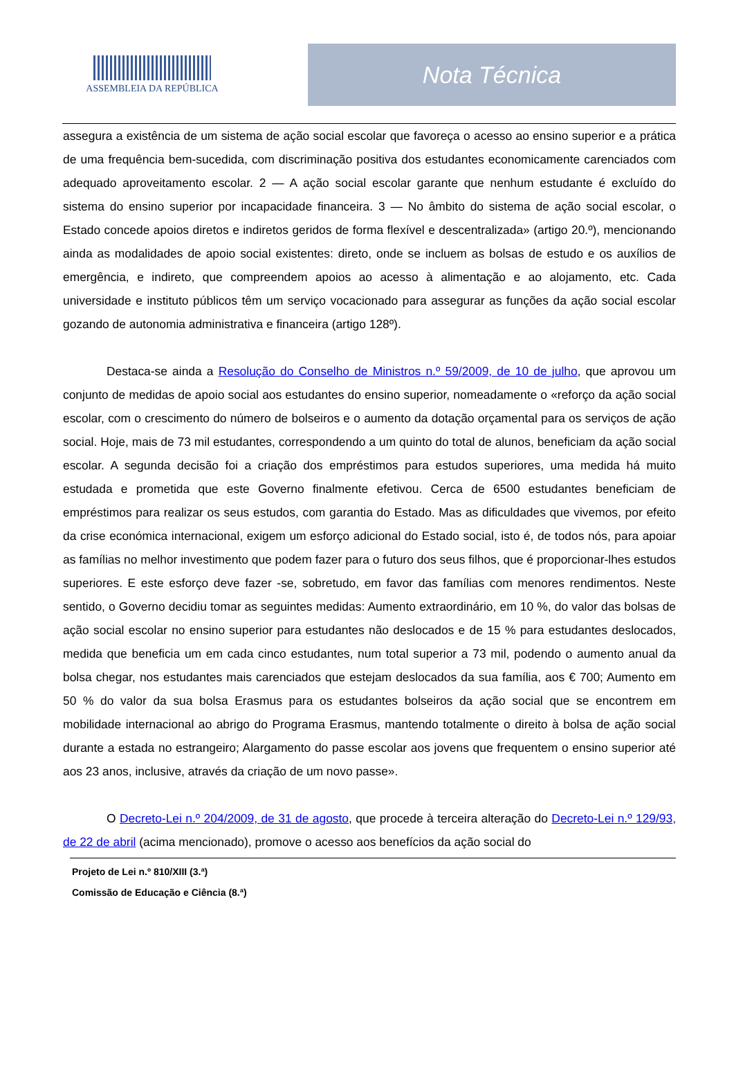ASSEMBLEIA DA REPÚBLICA
Nota Técnica
assegura a existência de um sistema de ação social escolar que favoreça o acesso ao ensino superior e a prática de uma frequência bem-sucedida, com discriminação positiva dos estudantes economicamente carenciados com adequado aproveitamento escolar. 2 — A ação social escolar garante que nenhum estudante é excluído do sistema do ensino superior por incapacidade financeira. 3 — No âmbito do sistema de ação social escolar, o Estado concede apoios diretos e indiretos geridos de forma flexível e descentralizada» (artigo 20.º), mencionando ainda as modalidades de apoio social existentes: direto, onde se incluem as bolsas de estudo e os auxílios de emergência, e indireto, que compreendem apoios ao acesso à alimentação e ao alojamento, etc. Cada universidade e instituto públicos têm um serviço vocacionado para assegurar as funções da ação social escolar gozando de autonomia administrativa e financeira (artigo 128º).
Destaca-se ainda a Resolução do Conselho de Ministros n.º 59/2009, de 10 de julho, que aprovou um conjunto de medidas de apoio social aos estudantes do ensino superior, nomeadamente o «reforço da ação social escolar, com o crescimento do número de bolseiros e o aumento da dotação orçamental para os serviços de ação social. Hoje, mais de 73 mil estudantes, correspondendo a um quinto do total de alunos, beneficiam da ação social escolar. A segunda decisão foi a criação dos empréstimos para estudos superiores, uma medida há muito estudada e prometida que este Governo finalmente efetivou. Cerca de 6500 estudantes beneficiam de empréstimos para realizar os seus estudos, com garantia do Estado. Mas as dificuldades que vivemos, por efeito da crise económica internacional, exigem um esforço adicional do Estado social, isto é, de todos nós, para apoiar as famílias no melhor investimento que podem fazer para o futuro dos seus filhos, que é proporcionar-lhes estudos superiores. E este esforço deve fazer -se, sobretudo, em favor das famílias com menores rendimentos. Neste sentido, o Governo decidiu tomar as seguintes medidas: Aumento extraordinário, em 10 %, do valor das bolsas de ação social escolar no ensino superior para estudantes não deslocados e de 15 % para estudantes deslocados, medida que beneficia um em cada cinco estudantes, num total superior a 73 mil, podendo o aumento anual da bolsa chegar, nos estudantes mais carenciados que estejam deslocados da sua família, aos € 700; Aumento em 50 % do valor da sua bolsa Erasmus para os estudantes bolseiros da ação social que se encontrem em mobilidade internacional ao abrigo do Programa Erasmus, mantendo totalmente o direito à bolsa de ação social durante a estada no estrangeiro; Alargamento do passe escolar aos jovens que frequentem o ensino superior até aos 23 anos, inclusive, através da criação de um novo passe».
O Decreto-Lei n.º 204/2009, de 31 de agosto, que procede à terceira alteração do Decreto-Lei n.º 129/93, de 22 de abril (acima mencionado), promove o acesso aos benefícios da ação social do
Projeto de Lei n.º 810/XIII (3.ª)
Comissão de Educação e Ciência (8.ª)